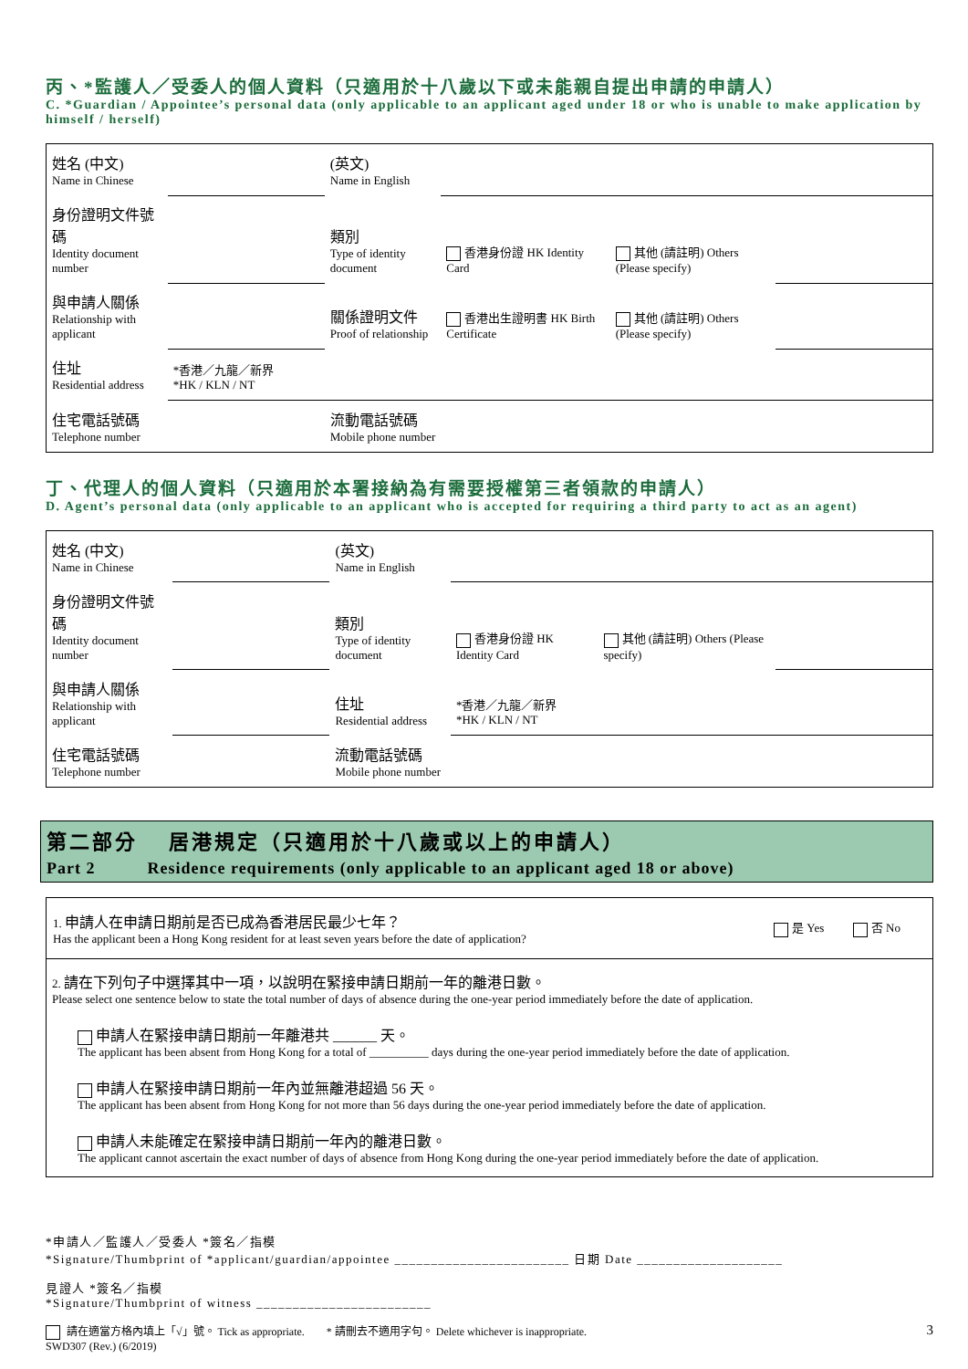丙、*監護人／受委人的個人資料（只適用於十八歲以下或未能親自提出申請的申請人）
C. *Guardian / Appointee’s personal data (only applicable to an applicant aged under 18 or who is unable to make application by himself / herself)
| 姓名 (中文) Name in Chinese | | (英文) Name in English | | | |
| 身份證明文件號碼 Identity document number | | 類別 Type of identity document | 香港身份證 HK Identity Card | 其他 (請註明) Others (Please specify) | |
| 與申請人關係 Relationship with applicant | | 關係證明文件 Proof of relationship | 香港出生證明書 HK Birth Certificate | 其他 (請註明) Others (Please specify) | |
| 住址 Residential address | *香港／九龍／新界 *HK / KLN / NT | | | | |
| 住宅電話號碼 Telephone number | | 流動電話號碼 Mobile phone number | | | |
丁、代理人的個人資料（只適用於本署接納為有需要授權第三者領款的申請人）
D. Agent’s personal data (only applicable to an applicant who is accepted for requiring a third party to act as an agent)
| 姓名 (中文) Name in Chinese | | (英文) Name in English | | | |
| 身份證明文件號碼 Identity document number | | 類別 Type of identity document | 香港身份證 HK Identity Card | 其他 (請註明) Others (Please specify) | |
| 與申請人關係 Relationship with applicant | | 住址 Residential address | *香港／九龍／新界 *HK / KLN / NT | | |
| 住宅電話號碼 Telephone number | | 流動電話號碼 Mobile phone number | | | |
第二部分　 居港規定（只適用於十八歲或以上的申請人）
Part 2　　　Residence requirements (only applicable to an applicant aged 18 or above)
| 1. 申請人在申請日期前是否已成為香港居民最少七年？ Has the applicant been a Hong Kong resident for at least seven years before the date of application? | 是 Yes | 否 No |
2. 請在下列句子中選擇其中一項，以說明在緊接申請日期前一年的離港日數。
Please select one sentence below to state the total number of days of absence during the one-year period immediately before the date of application.
申請人在緊接申請日期前一年離港共 ______ 天。
The applicant has been absent from Hong Kong for a total of __________ days during the one-year period immediately before the date of application.
申請人在緊接申請日期前一年內並無離港超過 56 天。
The applicant has been absent from Hong Kong for not more than 56 days during the one-year period immediately before the date of application.
申請人未能確定在緊接申請日期前一年內的離港日數。
The applicant cannot ascertain the exact number of days of absence from Hong Kong during the one-year period immediately before the date of application.
*申請人／監護人／受委人 *簽名／指模
*Signature/Thumbprint of *applicant/guardian/appointee ________________________ 日期 Date ____________________
見證人 *簽名／指模
*Signature/Thumbprint of witness ________________________
請在適當方格內填上「√」號。 Tick as appropriate.　　* 請刪去不適用字句。 Delete whichever is inappropriate. 3
SWD307 (Rev.) (6/2019)